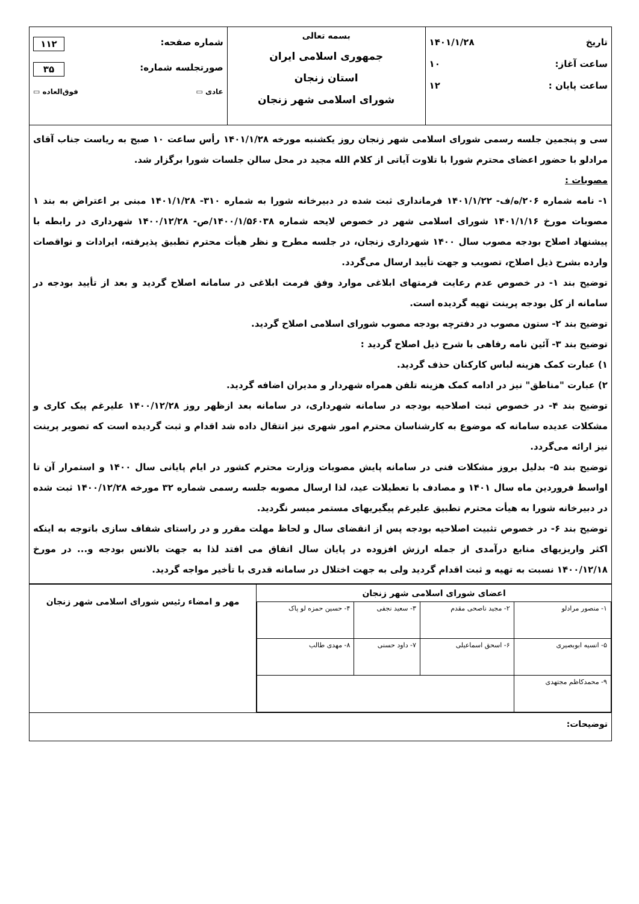| تاریخ ۱۴۰۱/۱/۲۸ ساعت آغاز: ۱۰ ساعت پایان : ۱۲ | بسمه تعالی جمهوری اسلامی ایران استان زنجان شورای اسلامی شهر زنجان | شماره صفحه: ۱۱۲ صورتجلسه شماره: ۳۵ عادی ▭ فوق‌العاده ▭ |
| سی و پنجمین جلسه رسمی شورای اسلامی شهر زنجان روز یکشنبه مورخه ۱۴۰۱/۱/۲۸ رأس ساعت ۱۰ صبح به ریاست جناب آقای مرادلو با حضور اعضای محترم شورا با تلاوت آیاتی از کلام الله مجید در محل سالن جلسات شورا برگزار شد. مصوبات : ۱- نامه شماره ۲۰۶/ه/ف- ۱۴۰۱/۱/۲۲ فرمانداری ثبت شده در دبیرخانه شورا به شماره ۳۱۰- ۱۴۰۱/۱/۲۸ مبنی بر اعتراض به بند ۱ مصوبات مورخ ۱۴۰۱/۱/۱۶ شورای اسلامی شهر در خصوص لایحه شماره ۱۴۰۰/۱/۵۶۰۳۸/ص- ۱۴۰۰/۱۲/۲۸ شهرداری در رابطه با پیشنهاد اصلاح بودجه مصوب سال ۱۴۰۰ شهرداری زنجان، در جلسه مطرح و نظر هیأت محترم تطبیق پذیرفته، ایرادات و نواقصات وارده بشرح ذیل اصلاح، تصویب و جهت تأیید ارسال می‌گردد. توضیح بند ۱ - در خصوص عدم رعایت فرمتهای ابلاغی موارد وفق فرمت ابلاغی در سامانه اصلاح گردید و بعد از تأیید بودجه در سامانه از کل بودجه پرینت تهیه گردیده است. توضیح بند ۲ - ستون مصوب در دفترچه بودجه مصوب شورای اسلامی اصلاح گردید. توضیح بند ۳ - آئین نامه رفاهی با شرح ذیل اصلاح گردید : ۱) عبارت کمک هزینه لباس کارکنان حذف گردید. ۲) عبارت "مناطق" نیز در ادامه کمک هزینه تلفن همراه شهردار و مدیران اضافه گردید. توضیح بند ۴ - در خصوص ثبت اصلاحیه بودجه در سامانه شهرداری، در سامانه بعد ازظهر روز ۱۴۰۰/۱۲/۲۸ علیرغم پیک کاری و مشکلات عدیده سامانه که موضوع به کارشناسان محترم امور شهری نیز انتقال داده شد اقدام و ثبت گردیده است که تصویر پرینت نیز ارائه می‌گردد. توضیح بند ۵ - بدلیل بروز مشکلات فنی در سامانه پایش مصوبات وزارت محترم کشور در ایام پایانی سال ۱۴۰۰ و استمرار آن تا اواسط فروردین ماه سال ۱۴۰۱ و مصادف با تعطیلات عید، لذا ارسال مصوبه جلسه رسمی شماره ۳۲ مورخه ۱۴۰۰/۱۲/۲۸ ثبت شده در دبیرخانه شورا به هیأت محترم تطبیق علیرغم پیگیریهای مستمر میسر نگردید. توضیح بند ۶ - در خصوص تثبیت اصلاحیه بودجه پس از انقضای سال و لحاظ مهلت مقرر و در راستای شفاف سازی باتوجه به اینکه اکثر واریزیهای منابع درآمدی از جمله ارزش افزوده در پایان سال اتفاق می افتد لذا به جهت بالانس بودجه و... در مورخ ۱۴۰۰/۱۲/۱۸ نسبت به تهیه و ثبت اقدام گردید ولی به جهت اختلال در سامانه قدری با تأخیر مواجه گردید. | | |
| اعضای شورای اسلامی شهر زنجان / ۱- منصور مرادلو / ۲- مجید ناصحی مقدم / ۳- سعید نجفی / ۴- حسین حمزه لو پاک / / ۵- انسیه ابوبصیری / ۶- اسحق اسماعیلی / ۷- داود حسنی / ۸- مهدی طالب / / ۹- محمدکاظم مجتهدی / / / / | مهر و امضاء رئیس شورای اسلامی شهر زنجان |
| توضیحات: | |